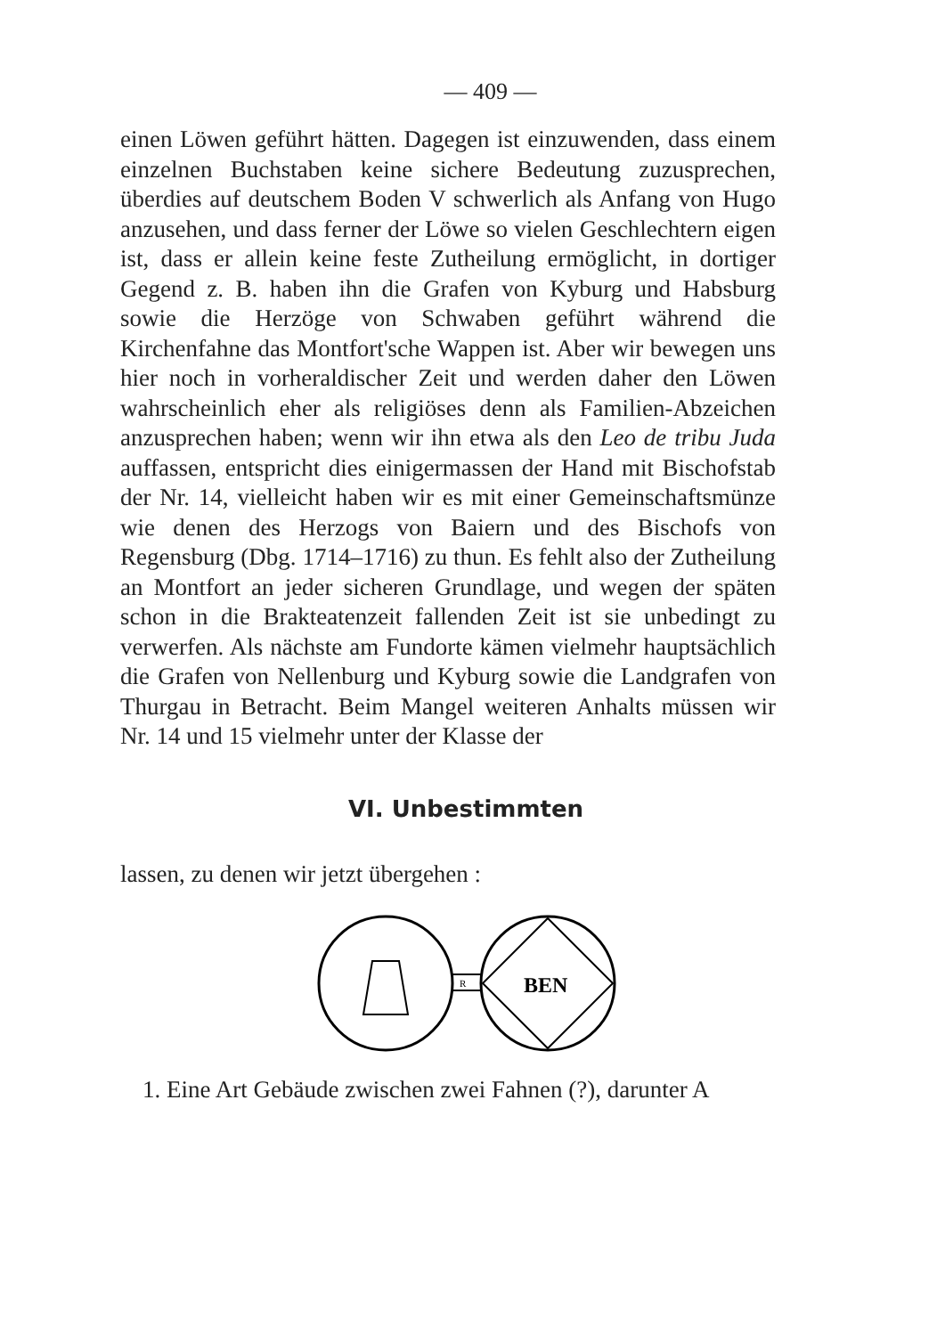— 409 —
einen Löwen geführt hätten. Dagegen ist einzuwenden, dass einem einzelnen Buchstaben keine sichere Bedeutung zuzusprechen, überdies auf deutschem Boden V schwerlich als Anfang von Hugo anzusehen, und dass ferner der Löwe so vielen Geschlechtern eigen ist, dass er allein keine feste Zutheilung ermöglicht, in dortiger Gegend z. B. haben ihn die Grafen von Kyburg und Habsburg sowie die Herzöge von Schwaben geführt während die Kirchenfahne das Montfort'sche Wappen ist. Aber wir bewegen uns hier noch in vorheraldischer Zeit und werden daher den Löwen wahrscheinlich eher als religiöses denn als Familien-Abzeichen anzusprechen haben; wenn wir ihn etwa als den Leo de tribu Juda auffassen, entspricht dies einigermassen der Hand mit Bischofstab der Nr. 14, vielleicht haben wir es mit einer Gemeinschaftsmünze wie denen des Herzogs von Baiern und des Bischofs von Regensburg (Dbg. 1714–1716) zu thun. Es fehlt also der Zutheilung an Montfort an jeder sicheren Grundlage, und wegen der späten schon in die Brakteatenzeit fallenden Zeit ist sie unbedingt zu verwerfen. Als nächste am Fundorte kämen vielmehr hauptsächlich die Grafen von Nellenburg und Kyburg sowie die Landgrafen von Thurgau in Betracht. Beim Mangel weiteren Anhalts müssen wir Nr. 14 und 15 vielmehr unter der Klasse der
VI. Unbestimmten
lassen, zu denen wir jetzt übergehen :
R
BEN
1. Eine Art Gebäude zwischen zwei Fahnen (?), darunter A